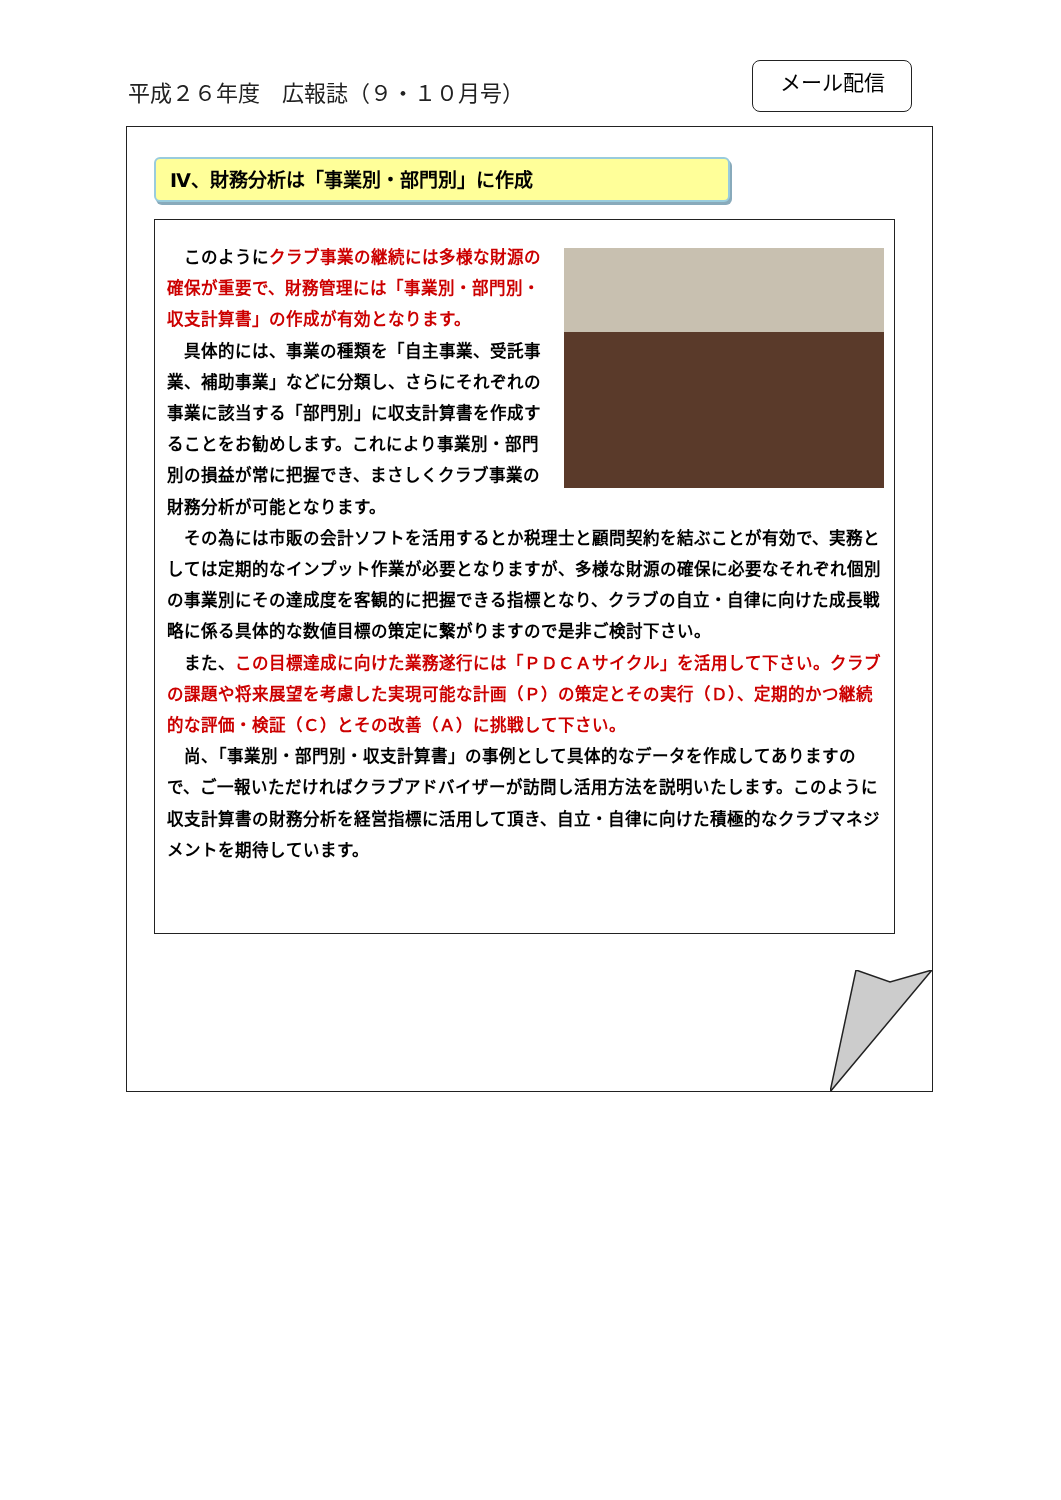平成２６年度　広報誌（９・１０月号）
メール配信
Ⅳ、財務分析は「事業別・部門別」に作成
このようにクラブ事業の継続には多様な財源の確保が重要で、財務管理には「事業別・部門別・収支計算書」の作成が有効となります。
具体的には、事業の種類を「自主事業、受託事業、補助事業」などに分類し、さらにそれぞれの事業に該当する「部門別」に収支計算書を作成することをお勧めします。これにより事業別・部門別の損益が常に把握でき、まさしくクラブ事業の財務分析が可能となります。
その為には市販の会計ソフトを活用するとか税理士と顧問契約を結ぶことが有効で、実務としては定期的なインプット作業が必要となりますが、多様な財源の確保に必要なそれぞれ個別の事業別にその達成度を客観的に把握できる指標となり、クラブの自立・自律に向けた成長戦略に係る具体的な数値目標の策定に繋がりますので是非ご検討下さい。
また、この目標達成に向けた業務遂行には「ＰＤＣＡサイクル」を活用して下さい。クラブの課題や将来展望を考慮した実現可能な計画（Ｐ）の策定とその実行（Ｄ）、定期的かつ継続的な評価・検証（Ｃ）とその改善（Ａ）に挑戦して下さい。
尚、「事業別・部門別・収支計算書」の事例として具体的なデータを作成してありますので、ご一報いただければクラブアドバイザーが訪問し活用方法を説明いたします。このように収支計算書の財務分析を経営指標に活用して頂き、自立・自律に向けた積極的なクラブマネジメントを期待しています。